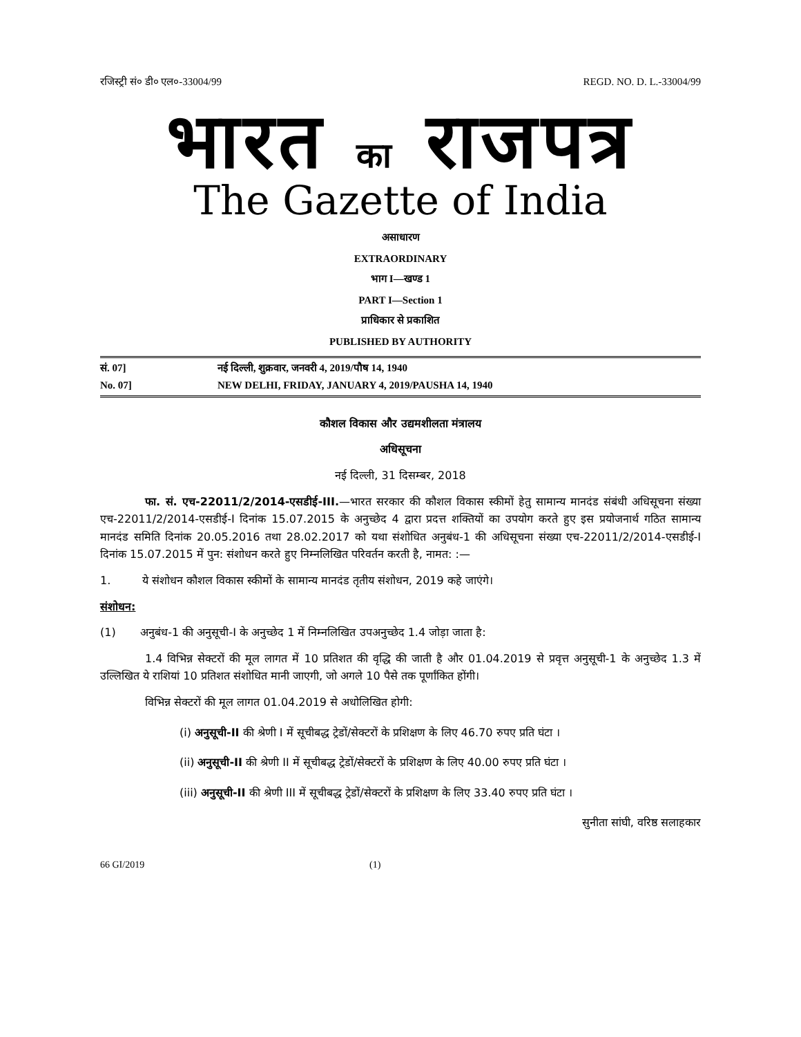रजिस्ट्री सं० डी० एल०-33004/99 REGD. NO. D. L.-33004/99
भारत का राजपत्र
The Gazette of India
असाधारण
EXTRAORDINARY
भाग I—खण्ड 1
PART I—Section 1
प्राधिकार से प्रकाशित
PUBLISHED BY AUTHORITY
सं. 07] नई दिल्ली, शुक्रवार, जनवरी 4, 2019/पौष 14, 1940
No. 07] NEW DELHI, FRIDAY, JANUARY 4, 2019/PAUSHA 14, 1940
कौशल विकास और उद्यमशीलता मंत्रालय
अधिसूचना
नई दिल्ली, 31 दिसम्बर, 2018
फा. सं. एच-22011/2/2014-एसडीई-III.—भारत सरकार की कौशल विकास स्कीमों हेतु सामान्य मानदंड संबंधी अधिसूचना संख्या एच-22011/2/2014-एसडीई-I दिनांक 15.07.2015 के अनुच्छेद 4 द्वारा प्रदत्त शक्तियों का उपयोग करते हुए इस प्रयोजनार्थ गठित सामान्य मानदंड समिति दिनांक 20.05.2016 तथा 28.02.2017 को यथा संशोधित अनुबंध-1 की अधिसूचना संख्या एच-22011/2/2014-एसडीई-I दिनांक 15.07.2015 में पुन: संशोधन करते हुए निम्नलिखित परिवर्तन करती है, नामत: :—
1. ये संशोधन कौशल विकास स्कीमों के सामान्य मानदंड तृतीय संशोधन, 2019 कहे जाएंगे।
संशोधन:
(1) अनुबंध-1 की अनुसूची-I के अनुच्छेद 1 में निम्नलिखित उपअनुच्छेद 1.4 जोड़ा जाता है:
1.4 विभिन्न सेक्टरों की मूल लागत में 10 प्रतिशत की वृद्धि की जाती है और 01.04.2019 से प्रवृत्त अनुसूची-1 के अनुच्छेद 1.3 में उल्लिखित ये राशियां 10 प्रतिशत संशोधित मानी जाएगी, जो अगले 10 पैसे तक पूर्णांकित होंगी।
विभिन्न सेक्टरों की मूल लागत 01.04.2019 से अधोलिखित होगी:
(i) अनुसूची-II की श्रेणी I में सूचीबद्ध ट्रेडों/सेक्टरों के प्रशिक्षण के लिए 46.70 रुपए प्रति घंटा ।
(ii) अनुसूची-II की श्रेणी II में सूचीबद्ध ट्रेडों/सेक्टरों के प्रशिक्षण के लिए 40.00 रुपए प्रति घंटा ।
(iii) अनुसूची-II की श्रेणी III में सूचीबद्ध ट्रेडों/सेक्टरों के प्रशिक्षण के लिए 33.40 रुपए प्रति घंटा ।
सुनीता सांघी, वरिष्ठ सलाहकार
66 GI/2019 (1)